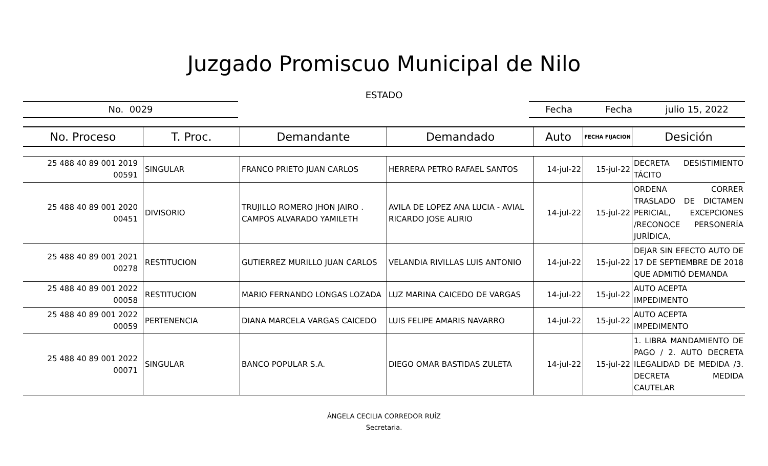Juzgado Promiscuo Municipal de Nilo
ESTADO
No. 0029 Fecha Fecha julio 15, 2022
| No. Proceso | T. Proc. | Demandante | Demandado | Auto | FECHA FIJACION | Desición |
| --- | --- | --- | --- | --- | --- | --- |
| 25 488 40 89 001 2019 00591 | SINGULAR | FRANCO PRIETO JUAN CARLOS | HERRERA PETRO RAFAEL SANTOS | 14-jul-22 | 15-jul-22 | DECRETA DESISTIMIENTO TÁCITO |
| 25 488 40 89 001 2020 00451 | DIVISORIO | TRUJILLO ROMERO JHON JAIRO . CAMPOS ALVARADO YAMILETH | AVILA DE LOPEZ ANA LUCIA - AVIAL RICARDO JOSE ALIRIO | 14-jul-22 | 15-jul-22 | ORDENA CORRER TRASLADO DE DICTAMEN PERICIAL, EXCEPCIONES /RECONOCE PERSONERÍA JURÍDICA, |
| 25 488 40 89 001 2021 00278 | RESTITUCION | GUTIERREZ MURILLO JUAN CARLOS | VELANDIA RIVILLAS LUIS ANTONIO | 14-jul-22 | 15-jul-22 | DEJAR SIN EFECTO AUTO DE 17 DE SEPTIEMBRE DE 2018 QUE ADMITIÓ DEMANDA |
| 25 488 40 89 001 2022 00058 | RESTITUCION | MARIO FERNANDO LONGAS LOZADA | LUZ MARINA CAICEDO DE VARGAS | 14-jul-22 | 15-jul-22 | AUTO ACEPTA IMPEDIMENTO |
| 25 488 40 89 001 2022 00059 | PERTENENCIA | DIANA MARCELA VARGAS CAICEDO | LUIS FELIPE AMARIS NAVARRO | 14-jul-22 | 15-jul-22 | AUTO ACEPTA IMPEDIMENTO |
| 25 488 40 89 001 2022 00071 | SINGULAR | BANCO POPULAR S.A. | DIEGO OMAR BASTIDAS ZULETA | 14-jul-22 | 15-jul-22 | 1. LIBRA MANDAMIENTO DE PAGO / 2. AUTO DECRETA ILEGALIDAD DE MEDIDA /3. DECRETA MEDIDA CAUTELAR |
ÁNGELA CECILIA CORREDOR RUÍZ
Secretaria.